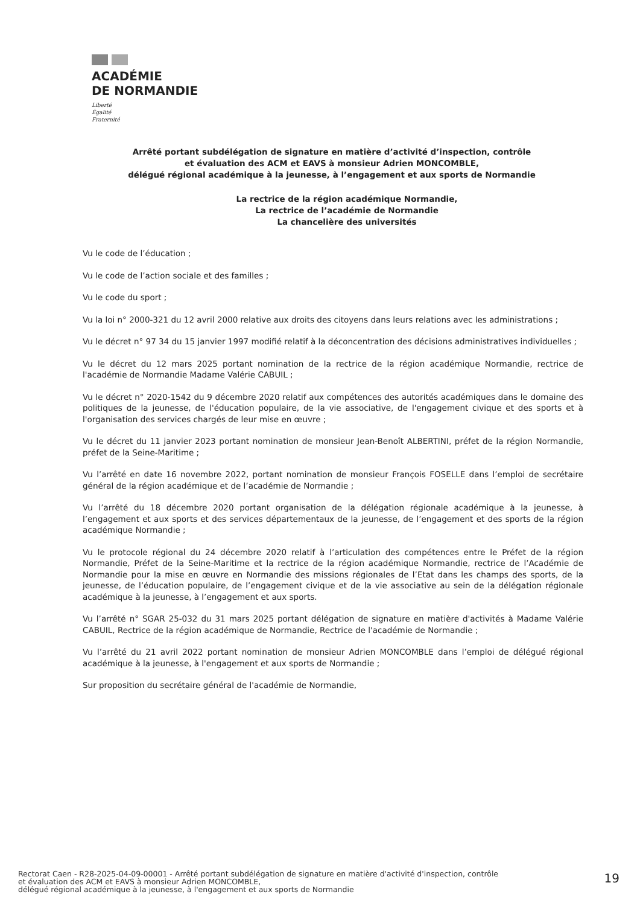ACADÉMIE
DE NORMANDIE
Liberté
Égalité
Fraternité
Arrêté portant subdélégation de signature en matière d’activité d’inspection, contrôle
et évaluation des ACM et EAVS à monsieur Adrien MONCOMBLE,
délégué régional académique à la jeunesse, à l’engagement et aux sports de Normandie
La rectrice de la région académique Normandie,
La rectrice de l’académie de Normandie
La chancelière des universités
Vu le code de l’éducation ;
Vu le code de l’action sociale et des familles ;
Vu le code du sport ;
Vu la loi n° 2000-321 du 12 avril 2000 relative aux droits des citoyens dans leurs relations avec les administrations ;
Vu le décret n° 97 34 du 15 janvier 1997 modifié relatif à la déconcentration des décisions administratives individuelles ;
Vu le décret du 12 mars 2025 portant nomination de la rectrice de la région académique Normandie, rectrice de l'académie de Normandie Madame Valérie CABUIL ;
Vu le décret n° 2020-1542 du 9 décembre 2020 relatif aux compétences des autorités académiques dans le domaine des politiques de la jeunesse, de l'éducation populaire, de la vie associative, de l'engagement civique et des sports et à l'organisation des services chargés de leur mise en œuvre ;
Vu le décret du 11 janvier 2023 portant nomination de monsieur Jean-Benoît ALBERTINI, préfet de la région Normandie, préfet de la Seine-Maritime ;
Vu l’arrêté en date 16 novembre 2022, portant nomination de monsieur François FOSELLE dans l’emploi de secrétaire général de la région académique et de l’académie de Normandie ;
Vu l’arrêté du 18 décembre 2020 portant organisation de la délégation régionale académique à la jeunesse, à l’engagement et aux sports et des services départementaux de la jeunesse, de l’engagement et des sports de la région académique Normandie ;
Vu le protocole régional du 24 décembre 2020 relatif à l’articulation des compétences entre le Préfet de la région Normandie, Préfet de la Seine-Maritime et la rectrice de la région académique Normandie, rectrice de l’Académie de Normandie pour la mise en œuvre en Normandie des missions régionales de l’Etat dans les champs des sports, de la jeunesse, de l’éducation populaire, de l’engagement civique et de la vie associative au sein de la délégation régionale académique à la jeunesse, à l’engagement et aux sports.
Vu l’arrêté n° SGAR 25-032 du 31 mars 2025 portant délégation de signature en matière d'activités à Madame Valérie CABUIL, Rectrice de la région académique de Normandie, Rectrice de l'académie de Normandie ;
Vu l’arrêté du 21 avril 2022 portant nomination de monsieur Adrien MONCOMBLE dans l’emploi de délégué régional académique à la jeunesse, à l'engagement et aux sports de Normandie ;
Sur proposition du secrétaire général de l'académie de Normandie,
Rectorat Caen - R28-2025-04-09-00001 - Arrêté portant subdélégation de signature en matière d'activité d'inspection, contrôle
et évaluation des ACM et EAVS à monsieur Adrien MONCOMBLE,
délégué régional académique à la jeunesse, à l'engagement et aux sports de Normandie
19